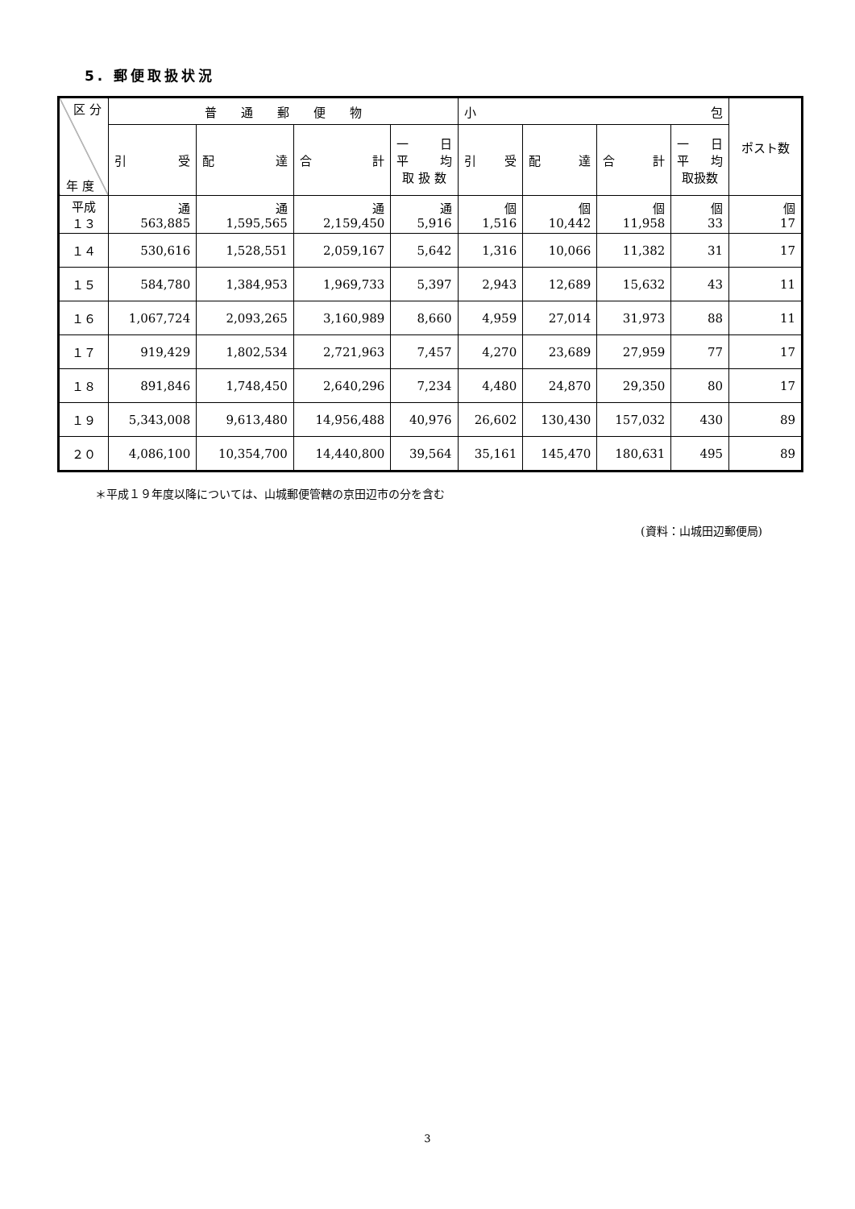5. 郵便取扱状況
| 区 分 年 度 | 普 通 郵 便 物 | | | | 小 包 | | | | ポスト数 |
| --- | --- | --- | --- | --- | --- | --- | --- | --- | --- |
| | 引 受 | 配 達 | 合 計 | 一 日 平 均 取 扱 数 | 引 受 | 配 達 | 合 計 | 一 日 平 均 取扱数 | |
| 平成 １３ | 通 563,885 | 通 1,595,565 | 通 2,159,450 | 通 5,916 | 個 1,516 | 個 10,442 | 個 11,958 | 個 33 | 個 17 |
| １４ | 530,616 | 1,528,551 | 2,059,167 | 5,642 | 1,316 | 10,066 | 11,382 | 31 | 17 |
| １５ | 584,780 | 1,384,953 | 1,969,733 | 5,397 | 2,943 | 12,689 | 15,632 | 43 | 11 |
| １６ | 1,067,724 | 2,093,265 | 3,160,989 | 8,660 | 4,959 | 27,014 | 31,973 | 88 | 11 |
| １７ | 919,429 | 1,802,534 | 2,721,963 | 7,457 | 4,270 | 23,689 | 27,959 | 77 | 17 |
| １８ | 891,846 | 1,748,450 | 2,640,296 | 7,234 | 4,480 | 24,870 | 29,350 | 80 | 17 |
| １９ | 5,343,008 | 9,613,480 | 14,956,488 | 40,976 | 26,602 | 130,430 | 157,032 | 430 | 89 |
| ２０ | 4,086,100 | 10,354,700 | 14,440,800 | 39,564 | 35,161 | 145,470 | 180,631 | 495 | 89 |
＊平成１９年度以降については、山城郵便管轄の京田辺市の分を含む
(資料：山城田辺郵便局)
3